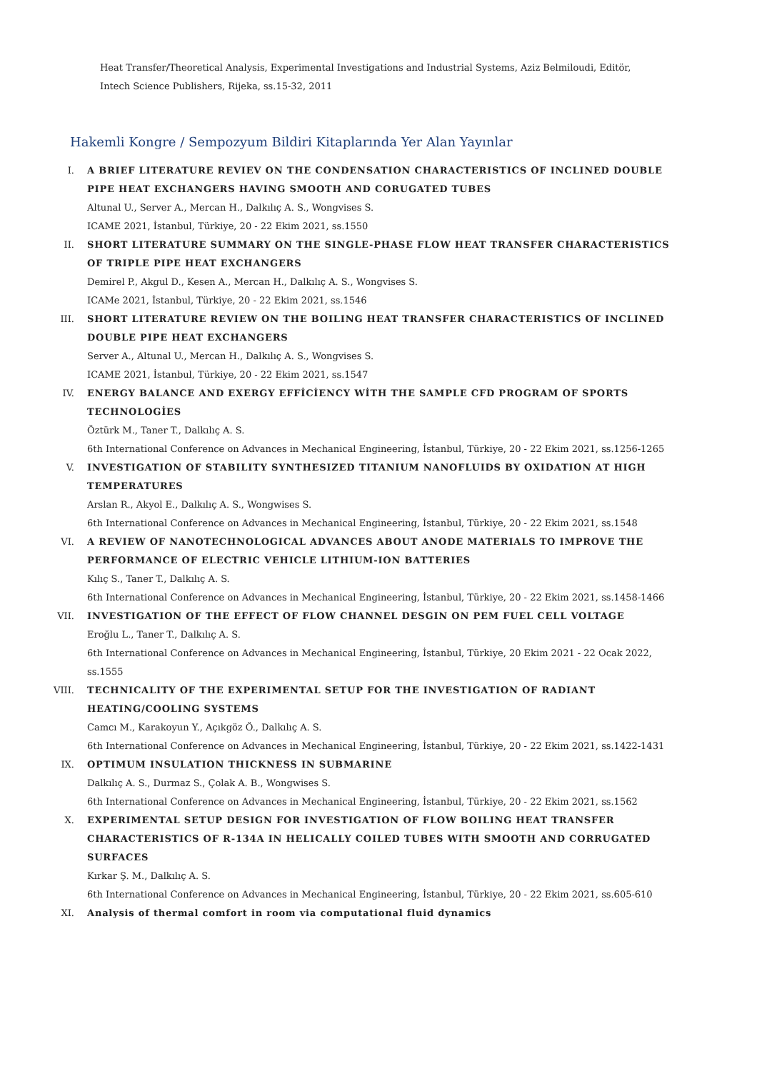Heat Transfer/Theoretical Analysis, Experimental Investigations and Industrial Systems, Aziz Belmiloudi, Editör,
Intech Science Publishers, Rijeka, ss.15-32, 2011
Hakemli Kongre / Sempozyum Bildiri Kitaplarında Yer Alan Yayınlar
I. A BRIEF LITERATURE REVIEV ON THE CONDENSATION CHARACTERISTICS OF INCLINED DOUBLE PIPE HEAT EXCHANGERS HAVING SMOOTH AND CORUGATED TUBES
Altunal U., Server A., Mercan H., Dalkılıç A. S., Wongvises S.
ICAME 2021, İstanbul, Türkiye, 20 - 22 Ekim 2021, ss.1550
II. SHORT LITERATURE SUMMARY ON THE SINGLE-PHASE FLOW HEAT TRANSFER CHARACTERISTICS OF TRIPLE PIPE HEAT EXCHANGERS
Demirel P., Akgul D., Kesen A., Mercan H., Dalkılıç A. S., Wongvises S.
ICAMe 2021, İstanbul, Türkiye, 20 - 22 Ekim 2021, ss.1546
III. SHORT LITERATURE REVIEW ON THE BOILING HEAT TRANSFER CHARACTERISTICS OF INCLINED DOUBLE PIPE HEAT EXCHANGERS
Server A., Altunal U., Mercan H., Dalkılıç A. S., Wongvises S.
ICAME 2021, İstanbul, Türkiye, 20 - 22 Ekim 2021, ss.1547
IV. ENERGY BALANCE AND EXERGY EFFİCİENCY WİTH THE SAMPLE CFD PROGRAM OF SPORTS TECHNOLOGİES
Öztürk M., Taner T., Dalkılıç A. S.
6th International Conference on Advances in Mechanical Engineering, İstanbul, Türkiye, 20 - 22 Ekim 2021, ss.1256-1265
V. INVESTIGATION OF STABILITY SYNTHESIZED TITANIUM NANOFLUIDS BY OXIDATION AT HIGH TEMPERATURES
Arslan R., Akyol E., Dalkılıç A. S., Wongwises S.
6th International Conference on Advances in Mechanical Engineering, İstanbul, Türkiye, 20 - 22 Ekim 2021, ss.1548
VI. A REVIEW OF NANOTECHNOLOGICAL ADVANCES ABOUT ANODE MATERIALS TO IMPROVE THE PERFORMANCE OF ELECTRIC VEHICLE LITHIUM-ION BATTERIES
Kılıç S., Taner T., Dalkılıç A. S.
6th International Conference on Advances in Mechanical Engineering, İstanbul, Türkiye, 20 - 22 Ekim 2021, ss.1458-1466
VII. INVESTIGATION OF THE EFFECT OF FLOW CHANNEL DESGIN ON PEM FUEL CELL VOLTAGE
Eroğlu L., Taner T., Dalkılıç A. S.
6th International Conference on Advances in Mechanical Engineering, İstanbul, Türkiye, 20 Ekim 2021 - 22 Ocak 2022, ss.1555
VIII. TECHNICALITY OF THE EXPERIMENTAL SETUP FOR THE INVESTIGATION OF RADIANT HEATING/COOLING SYSTEMS
Camcı M., Karakoyun Y., Açıkgöz Ö., Dalkılıç A. S.
6th International Conference on Advances in Mechanical Engineering, İstanbul, Türkiye, 20 - 22 Ekim 2021, ss.1422-1431
IX. OPTIMUM INSULATION THICKNESS IN SUBMARINE
Dalkılıç A. S., Durmaz S., Çolak A. B., Wongwises S.
6th International Conference on Advances in Mechanical Engineering, İstanbul, Türkiye, 20 - 22 Ekim 2021, ss.1562
X. EXPERIMENTAL SETUP DESIGN FOR INVESTIGATION OF FLOW BOILING HEAT TRANSFER CHARACTERISTICS OF R-134A IN HELICALLY COILED TUBES WITH SMOOTH AND CORRUGATED SURFACES
Kırkar Ş. M., Dalkılıç A. S.
6th International Conference on Advances in Mechanical Engineering, İstanbul, Türkiye, 20 - 22 Ekim 2021, ss.605-610
XI. Analysis of thermal comfort in room via computational fluid dynamics